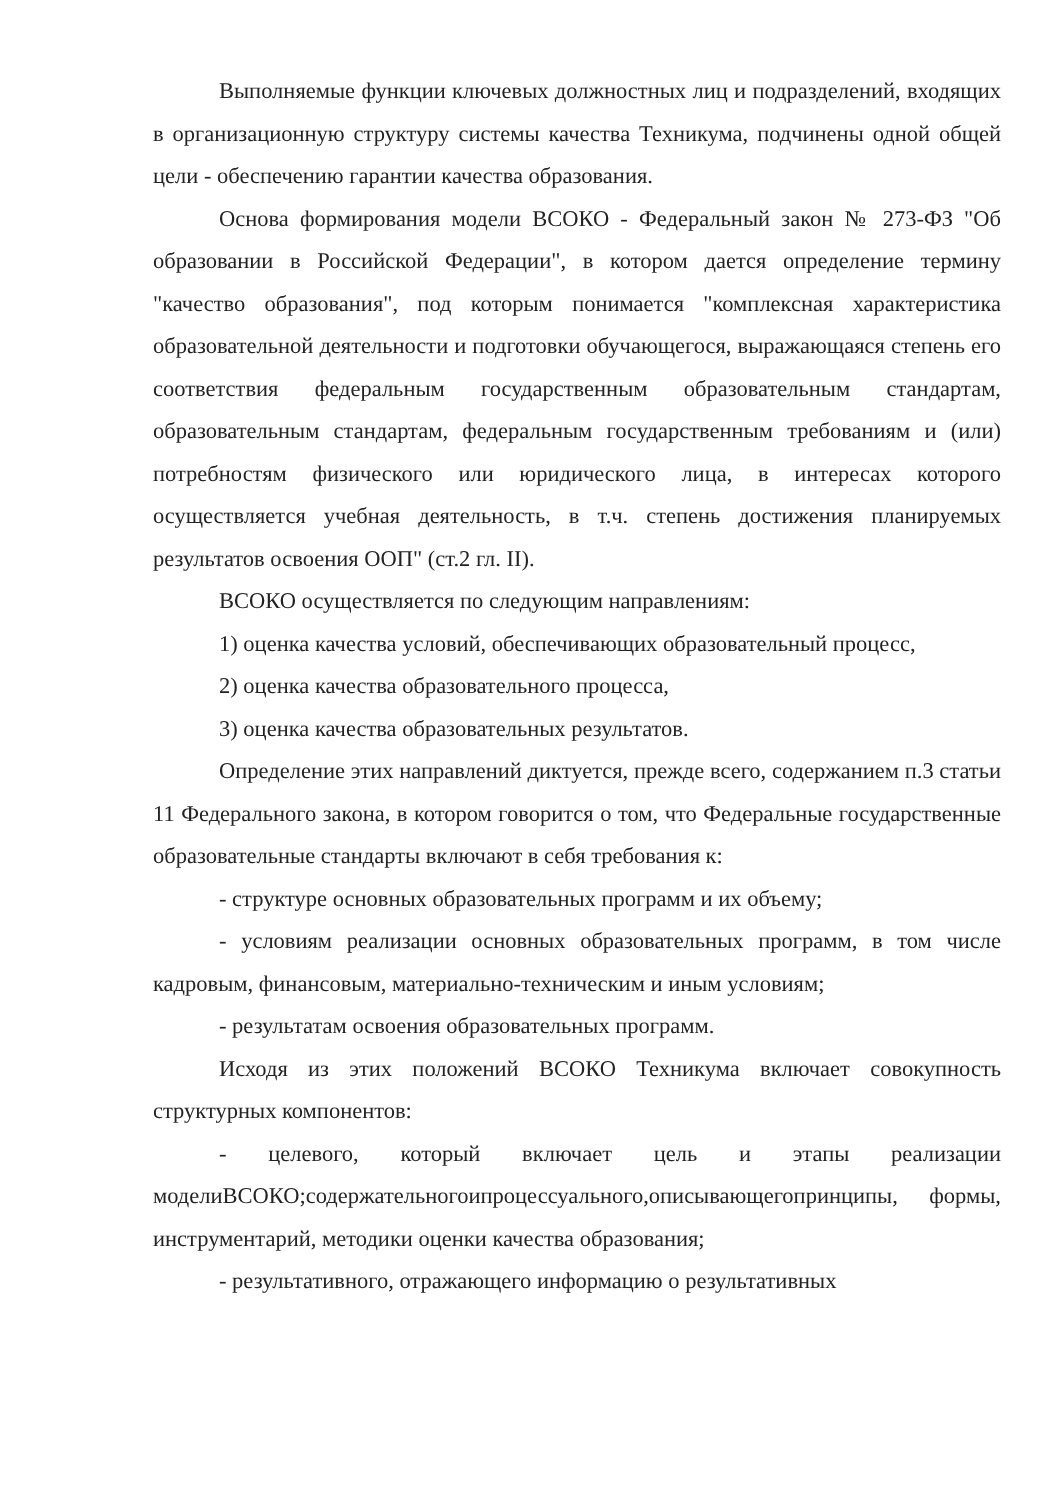Выполняемые функции ключевых должностных лиц и подразделений, входящих в организационную структуру системы качества Техникума, подчинены одной общей цели - обеспечению гарантии качества образования.
Основа формирования модели ВСОКО - Федеральный закон № 273-ФЗ "Об образовании в Российской Федерации", в котором дается определение термину "качество образования", под которым понимается "комплексная характеристика образовательной деятельности и подготовки обучающегося, выражающаяся степень его соответствия федеральным государственным образовательным стандартам, образовательным стандартам, федеральным государственным требованиям и (или) потребностям физического или юридического лица, в интересах которого осуществляется учебная деятельность, в т.ч. степень достижения планируемых результатов освоения ООП" (ст.2 гл. II).
ВСОКО осуществляется по следующим направлениям:
1) оценка качества условий, обеспечивающих образовательный процесс,
2) оценка качества образовательного процесса,
3) оценка качества образовательных результатов.
Определение этих направлений диктуется, прежде всего, содержанием п.3 статьи 11 Федерального закона, в котором говорится о том, что Федеральные государственные образовательные стандарты включают в себя требования к:
- структуре основных образовательных программ и их объему;
- условиям реализации основных образовательных программ, в том числе кадровым, финансовым, материально-техническим и иным условиям;
- результатам освоения образовательных программ.
Исходя из этих положений ВСОКО Техникума включает совокупность структурных компонентов:
- целевого, который включает цель и этапы реализации моделиВСОКО;содержательногоипроцессуального,описывающегопринципы, формы, инструментарий, методики оценки качества образования;
- результативного, отражающего информацию о результативных